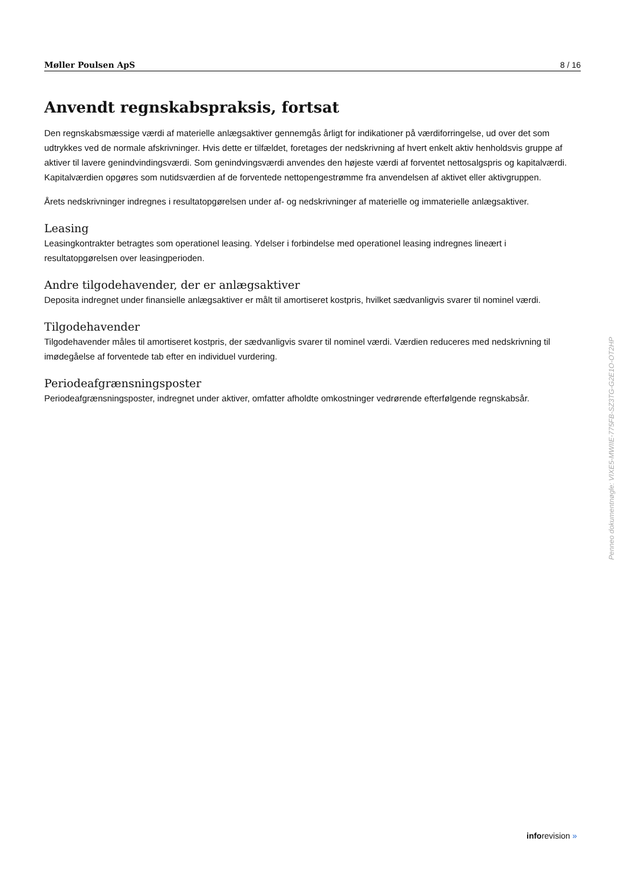Møller Poulsen ApS 8 / 16
Anvendt regnskabspraksis, fortsat
Den regnskabsmæssige værdi af materielle anlægsaktiver gennemgås årligt for indikationer på værdiforringelse, ud over det som udtrykkes ved de normale afskrivninger. Hvis dette er tilfældet, foretages der nedskrivning af hvert enkelt aktiv henholdsvis gruppe af aktiver til lavere genindvindingsværdi. Som genindvingsværdi anvendes den højeste værdi af forventet nettosalgspris og kapitalværdi. Kapitalværdien opgøres som nutidsværdien af de forventede nettopengestrømme fra anvendelsen af aktivet eller aktivgruppen.
Årets nedskrivninger indregnes i resultatopgørelsen under af- og nedskrivninger af materielle og immaterielle anlægsaktiver.
Leasing
Leasingkontrakter betragtes som operationel leasing. Ydelser i forbindelse med operationel leasing indregnes lineært i resultatopgørelsen over leasingperioden.
Andre tilgodehavender, der er anlægsaktiver
Deposita indregnet under finansielle anlægsaktiver er målt til amortiseret kostpris, hvilket sædvanligvis svarer til nominel værdi.
Tilgodehavender
Tilgodehavender måles til amortiseret kostpris, der sædvanligvis svarer til nominel værdi. Værdien reduceres med nedskrivning til imødegåelse af forventede tab efter en individuel vurdering.
Periodeafgrænsningsposter
Periodeafgrænsningsposter, indregnet under aktiver, omfatter afholdte omkostninger vedrørende efterfølgende regnskabsår.
Penneo dokumentnøgle: VIXE5-MWIIE-775FB-SZ3TG-G2E1O-OT2HP
inforevision »